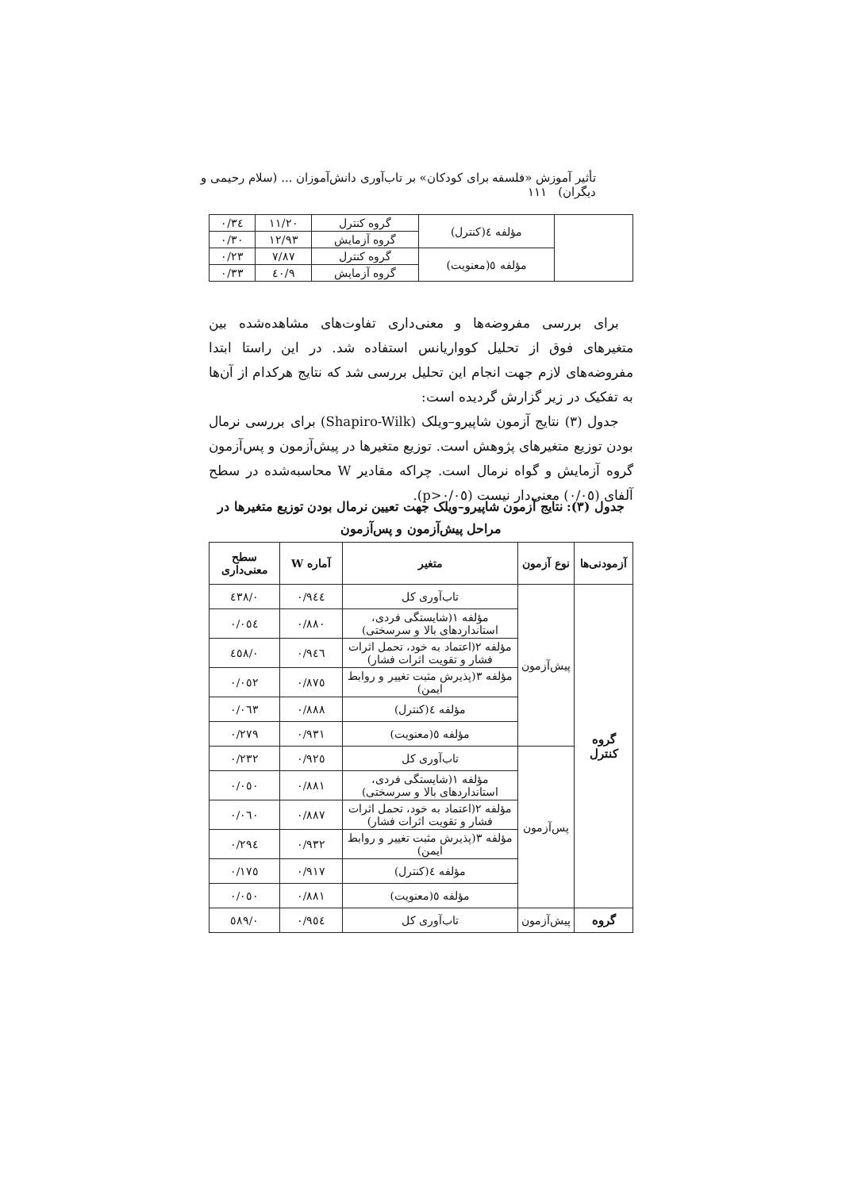تأثیر آموزش «فلسفه برای کودکان» بر تاب‌آوری دانش‌آموزان ... (سلام رحیمی و دیگران) ۱۱۱
| | مؤلفه ٤(کنترل) | گروه کنترل | ۱۱/۲۰ | ۰/۳٤ |
| | | گروه آزمایش | ۱۲/۹۳ | ۰/۳۰ |
| | مؤلفه ٥(معنویت) | گروه کنترل | ۷/۸۷ | ۰/۲۳ |
| | | گروه آزمایش | ۹/٤۰ | ۰/۳۳ |
برای بررسی مفروضه‌ها و معنی‌داری تفاوت‌های مشاهده‌شده بین متغیرهای فوق از تحلیل کوواریانس استفاده شد. در این راستا ابتدا مفروضه‌های لازم جهت انجام این تحلیل بررسی شد که نتایج هرکدام از آن‌ها به تفکیک در زیر گزارش گردیده است:
جدول (۳) نتایج آزمون شاپیرو–ویلک (Shapiro-Wilk) برای بررسی نرمال بودن توزیع متغیرهای پژوهش است. توزیع متغیرها در پیش‌آزمون و پس‌آزمون گروه آزمایش و گواه نرمال است. چراکه مقادیر W محاسبه‌شده در سطح آلفای (۰/۰٥) معنی‌دار نیست (p>۰/۰٥).
جدول (۳): نتایج آزمون شاپیرو–ویلک جهت تعیین نرمال بودن توزیع متغیرها در مراحل پیش‌آزمون و پس‌آزمون
| آزمودنی‌ها | نوع آزمون | متغیر | آماره W | سطح معنی‌داری |
| --- | --- | --- | --- | --- |
| گروه کنترل | پیش‌آزمون | تاب‌آوری کل | ۰/۹٤٤ | ۰/٤۳۸ |
| | | مؤلفه ۱(شایستگی فردی، استانداردهای بالا و سرسختی) | ۰/۸۸۰ | ۰/۰٥٤ |
| | | مؤلفه ۲(اعتماد به خود، تحمل اثرات فشار و تقویت اثرات فشار) | ۰/۹٤٦ | ۰/٤٥۸ |
| | | مؤلفه ۳(پذیرش مثبت تغییر و روابط ایمن) | ۰/۸۷٥ | ۰/۰٥۲ |
| | | مؤلفه ٤(کنترل) | ۰/۸۸۸ | ۰/۰٦۳ |
| | | مؤلفه ٥(معنویت) | ۰/۹۳۱ | ۰/۲۷۹ |
| | پس‌آزمون | تاب‌آوری کل | ۰/۹۲٥ | ۰/۲۳۲ |
| | | مؤلفه ۱(شایستگی فردی، استانداردهای بالا و سرسختی) | ۰/۸۸۱ | ۰/۰٥۰ |
| | | مؤلفه ۲(اعتماد به خود، تحمل اثرات فشار و تقویت اثرات فشار) | ۰/۸۸۷ | ۰/۰٦۰ |
| | | مؤلفه ۳(پذیرش مثبت تغییر و روابط ایمن) | ۰/۹۳۲ | ۰/۲۹٤ |
| | | مؤلفه ٤(کنترل) | ۰/۹۱۷ | ۰/۱۷٥ |
| | | مؤلفه ٥(معنویت) | ۰/۸۸۱ | ۰/۰٥۰ |
| گروه | پیش‌آزمون | تاب‌آوری کل | ۰/۹٥٤ | ۰/٥۸۹ |